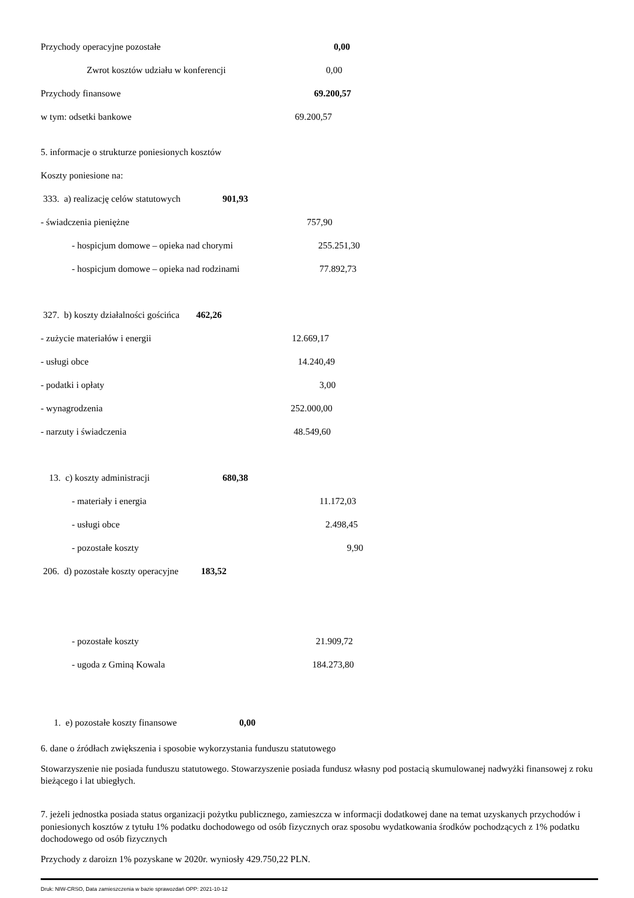Przychody operacyjne pozostałe 0,00
Zwrot kosztów udziału w konferencji 0,00
Przychody finansowe 69.200,57
w tym: odsetki bankowe 69.200,57
5. informacje o strukturze poniesionych kosztów
Koszty poniesione na:
333. a) realizację celów statutowych 901,93
- świadczenia pieniężne 757,90
- hospicjum domowe – opieka nad chorymi 255.251,30
- hospicjum domowe – opieka nad rodzinami 77.892,73
327. b) koszty działalności gościńca 462,26
- zużycie materiałów i energii 12.669,17
- usługi obce 14.240,49
- podatki i opłaty 3,00
- wynagrodzenia 252.000,00
- narzuty i świadczenia 48.549,60
13. c) koszty administracji 680,38
- materiały i energia 11.172,03
- usługi obce 2.498,45
- pozostałe koszty 9,90
206. d) pozostałe koszty operacyjne 183,52
- pozostałe koszty 21.909,72
- ugoda z Gminą Kowala 184.273,80
1. e) pozostałe koszty finansowe 0,00
6. dane o źródłach zwiększenia i sposobie wykorzystania funduszu statutowego
Stowarzyszenie nie posiada funduszu statutowego. Stowarzyszenie posiada fundusz własny pod postacią skumulowanej nadwyżki finansowej z roku bieżącego i lat ubiegłych.
7. jeżeli jednostka posiada status organizacji pożytku publicznego, zamieszcza w informacji dodatkowej dane na temat uzyskanych przychodów i poniesionych kosztów z tytułu 1% podatku dochodowego od osób fizycznych oraz sposobu wydatkowania środków pochodzących z 1% podatku dochodowego od osób fizycznych
Przychody z daroizn 1% pozyskane w 2020r. wyniosły 429.750,22 PLN.
Druk: NIW-CRSO, Data zamieszczenia w bazie sprawozdań OPP: 2021-10-12